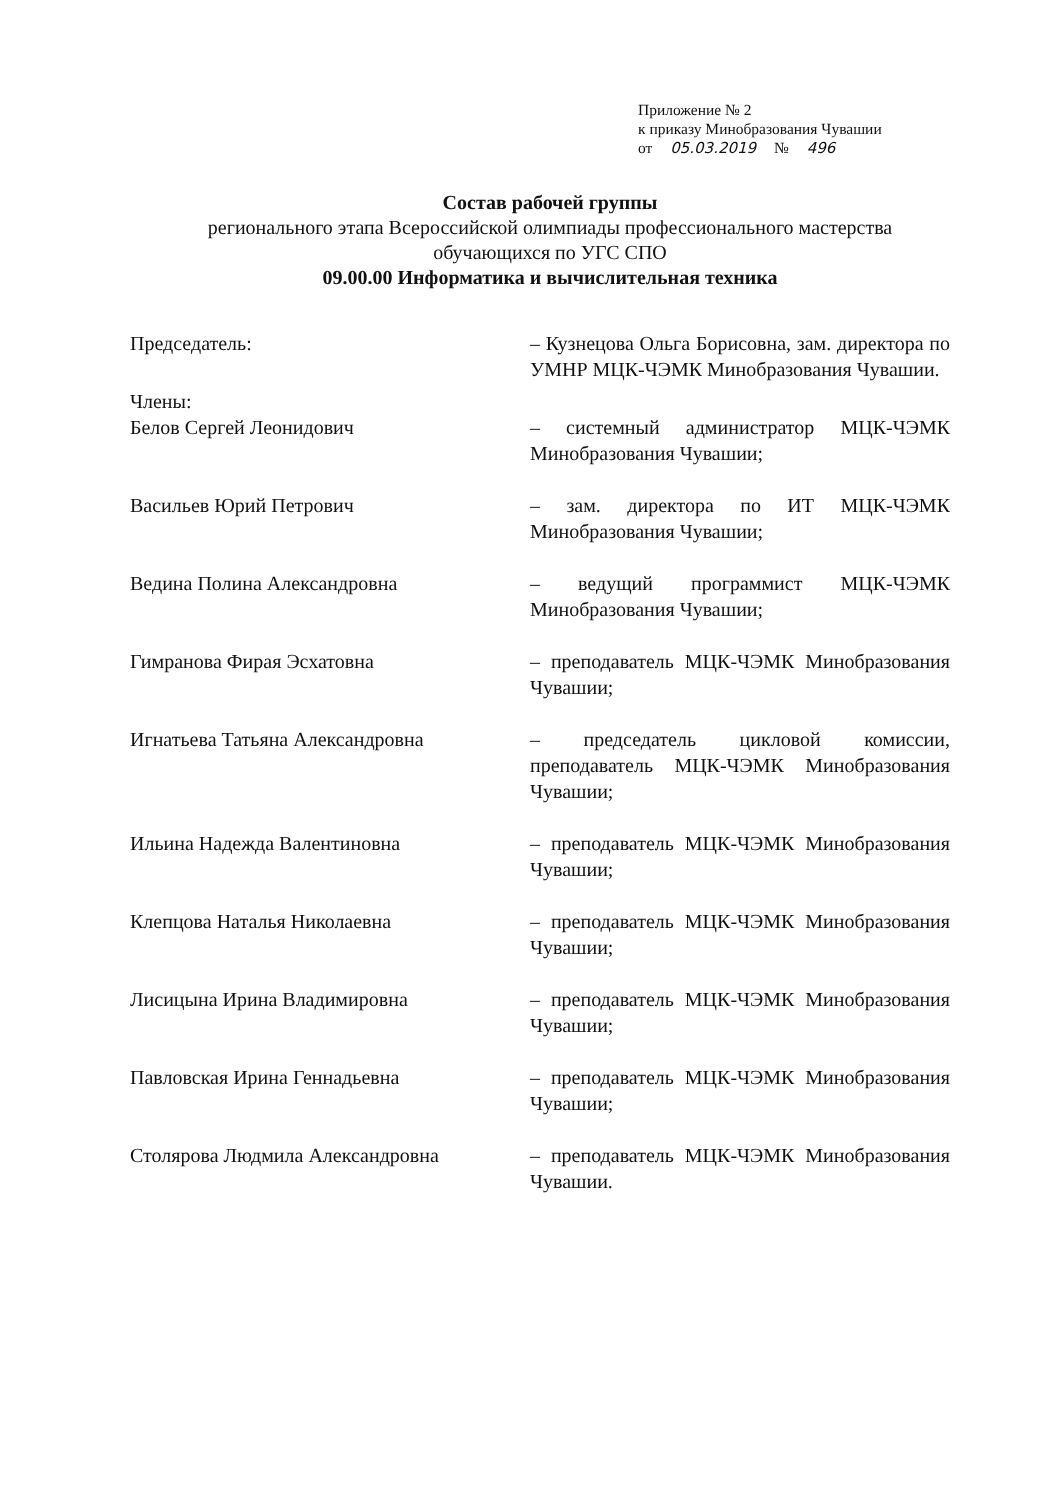Приложение № 2
к приказу Минобразования Чувашии
от 05.03.2019 № 496
Состав рабочей группы
регионального этапа Всероссийской олимпиады профессионального мастерства
обучающихся по УГС СПО
09.00.00 Информатика и вычислительная техника
Председатель: – Кузнецова Ольга Борисовна, зам. директора по УМНР МЦК-ЧЭМК Минобразования Чувашии.
Члены:
Белов Сергей Леонидович – системный администратор МЦК-ЧЭМК Минобразования Чувашии;
Васильев Юрий Петрович – зам. директора по ИТ МЦК-ЧЭМК Минобразования Чувашии;
Ведина Полина Александровна – ведущий программист МЦК-ЧЭМК Минобразования Чувашии;
Гимранова Фирая Эсхатовна – преподаватель МЦК-ЧЭМК Минобразования Чувашии;
Игнатьева Татьяна Александровна – председатель цикловой комиссии, преподаватель МЦК-ЧЭМК Минобразования Чувашии;
Ильина Надежда Валентиновна – преподаватель МЦК-ЧЭМК Минобразования Чувашии;
Клепцова Наталья Николаевна – преподаватель МЦК-ЧЭМК Минобразования Чувашии;
Лисицына Ирина Владимировна – преподаватель МЦК-ЧЭМК Минобразования Чувашии;
Павловская Ирина Геннадьевна – преподаватель МЦК-ЧЭМК Минобразования Чувашии;
Столярова Людмила Александровна – преподаватель МЦК-ЧЭМК Минобразования Чувашии.